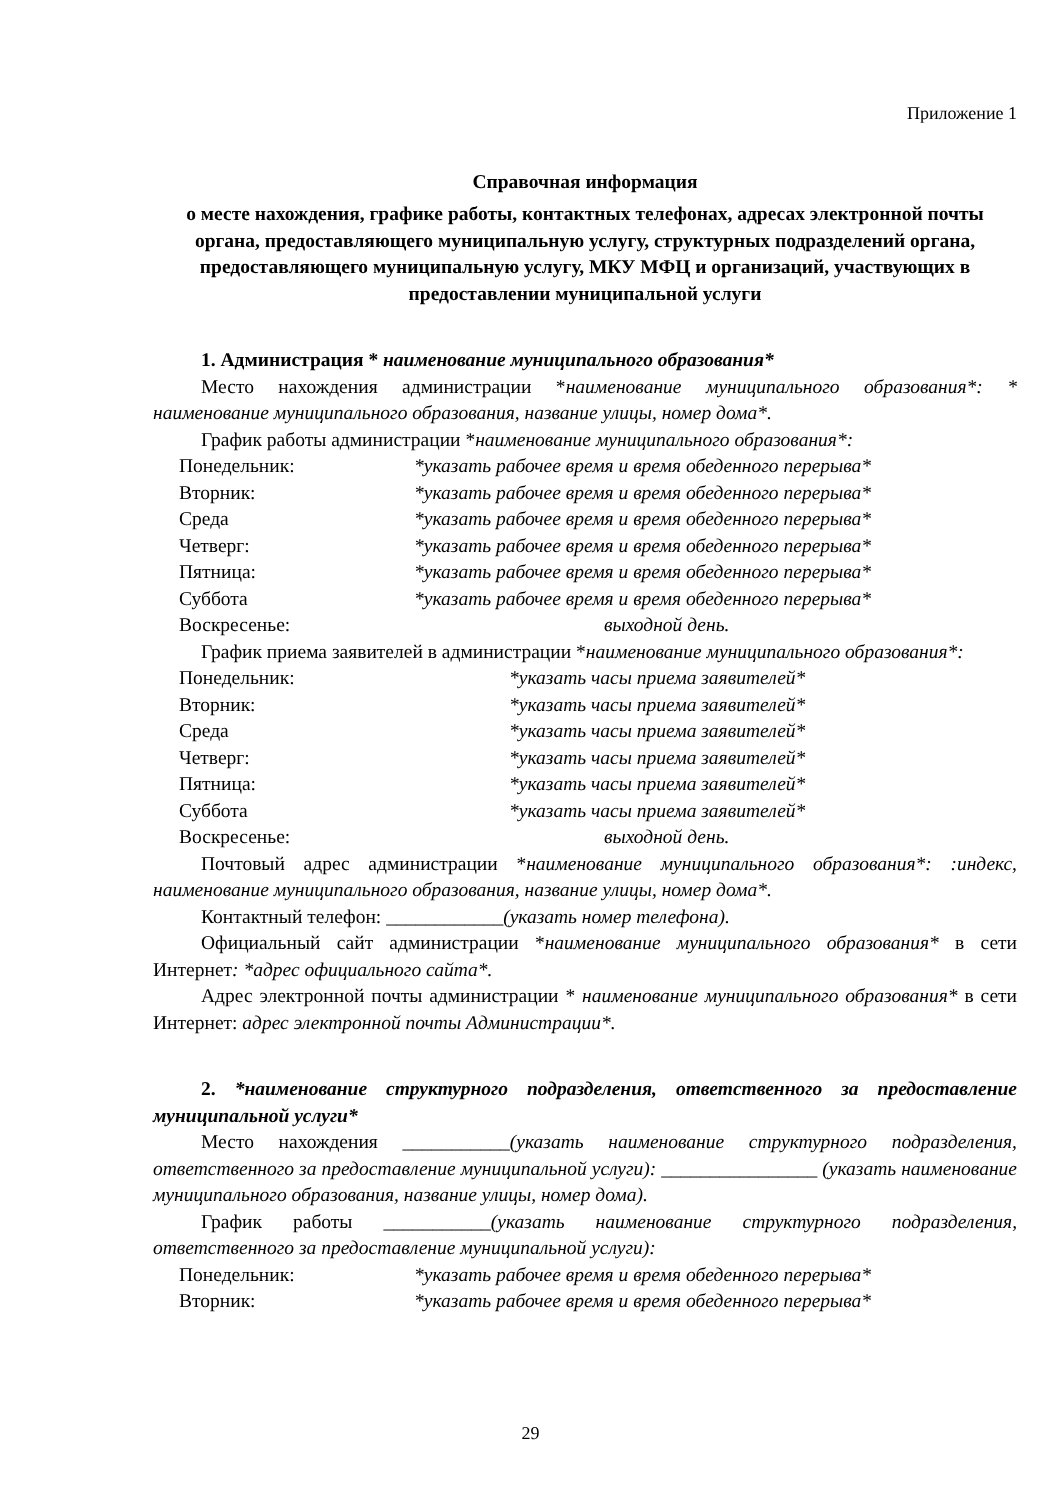Приложение 1
Справочная информация
о месте нахождения, графике работы, контактных телефонах, адресах электронной почты органа, предоставляющего муниципальную услугу, структурных подразделений органа, предоставляющего муниципальную услугу, МКУ МФЦ и организаций, участвующих в предоставлении муниципальной услуги
1. Администрация * наименование муниципального образования*
Место нахождения администрации *наименование муниципального образования*: * наименование муниципального образования, название улицы, номер дома*.
График работы администрации *наименование муниципального образования*:
Понедельник: *указать рабочее время и время обеденного перерыва*
Вторник: *указать рабочее время и время обеденного перерыва*
Среда *указать рабочее время и время обеденного перерыва*
Четверг: *указать рабочее время и время обеденного перерыва*
Пятница: *указать рабочее время и время обеденного перерыва*
Суббота *указать рабочее время и время обеденного перерыва*
Воскресенье: выходной день.
График приема заявителей в администрации *наименование муниципального образования*:
Понедельник: *указать часы приема заявителей*
Вторник: *указать часы приема заявителей*
Среда *указать часы приема заявителей*
Четверг: *указать часы приема заявителей*
Пятница: *указать часы приема заявителей*
Суббота *указать часы приема заявителей*
Воскресенье: выходной день.
Почтовый адрес администрации *наименование муниципального образования*: :индекс, наименование муниципального образования, название улицы, номер дома*.
Контактный телефон: ____________(указать номер телефона).
Официальный сайт администрации *наименование муниципального образования* в сети Интернет: *адрес официального сайта*.
Адрес электронной почты администрации * наименование муниципального образования* в сети Интернет: адрес электронной почты Администрации*.
2. *наименование структурного подразделения, ответственного за предоставление муниципальной услуги*
Место нахождения ___________(указать наименование структурного подразделения, ответственного за предоставление муниципальной услуги): ________________ (указать наименование муниципального образования, название улицы, номер дома).
График работы ___________(указать наименование структурного подразделения, ответственного за предоставление муниципальной услуги):
Понедельник: *указать рабочее время и время обеденного перерыва*
Вторник: *указать рабочее время и время обеденного перерыва*
29